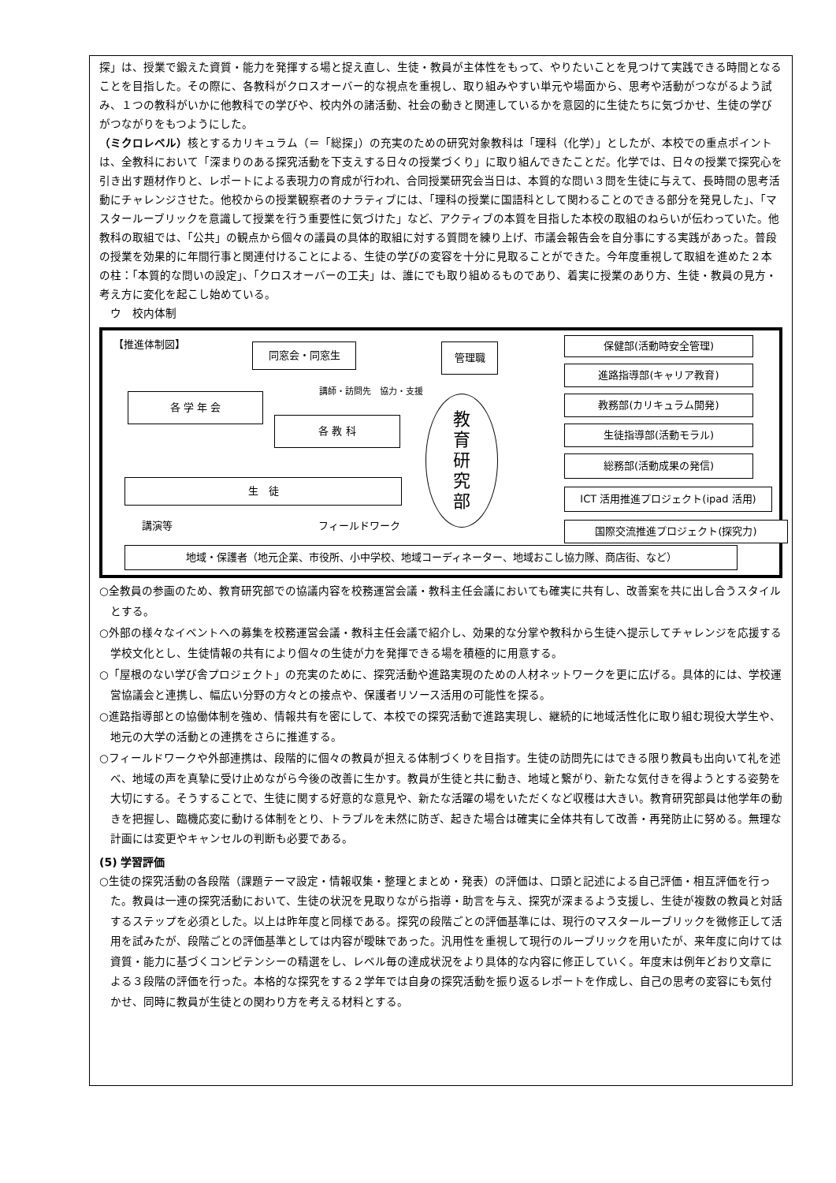探」は、授業で鍛えた資質・能力を発揮する場と捉え直し、生徒・教員が主体性をもって、やりたいことを見つけて実践できる時間となることを目指した。その際に、各教科がクロスオーバー的な視点を重視し、取り組みやすい単元や場面から、思考や活動がつながるよう試み、１つの教科がいかに他教科での学びや、校内外の諸活動、社会の動きと関連しているかを意図的に生徒たちに気づかせ、生徒の学びがつながりをもつようにした。
（ミクロレベル）核とするカリキュラム（＝「総探」）の充実のための研究対象教科は「理科（化学）」としたが、本校での重点ポイントは、全教科において「深まりのある探究活動を下支えする日々の授業づくり」に取り組んできたことだ。化学では、日々の授業で探究心を引き出す題材作りと、レポートによる表現力の育成が行われ、合同授業研究会当日は、本質的な問い３問を生徒に与えて、長時間の思考活動にチャレンジさせた。他校からの授業観察者のナラティブには、「理科の授業に国語科として関わることのできる部分を発見した」、「マスタールーブリックを意識して授業を行う重要性に気づけた」など、アクティブの本質を目指した本校の取組のねらいが伝わっていた。他教科の取組では、「公共」の観点から個々の議員の具体的取組に対する質問を練り上げ、市議会報告会を自分事にする実践があった。普段の授業を効果的に年間行事と関連付けることによる、生徒の学びの変容を十分に見取ることができた。今年度重視して取組を進めた２本の柱：「本質的な問いの設定」、「クロスオーバーの工夫」は、誰にでも取り組めるものであり、着実に授業のあり方、生徒・教員の見方・考え方に変化を起こし始めている。
　ウ　校内体制
【推進体制図】
同窓会・同窓生 管理職
講師・訪問先　協力・支援
各 学 年 会
各 教 科
生　徒
講演等 フィールドワーク
教
育
研
究
部
保健部(活動時安全管理)
進路指導部(キャリア教育)
教務部(カリキュラム開発)
生徒指導部(活動モラル)
総務部(活動成果の発信)
ICT 活用推進プロジェクト(ipad 活用)
国際交流推進プロジェクト(探究力)
地域・保護者（地元企業、市役所、小中学校、地域コーディネーター、地域おこし協力隊、商店街、など）
○全教員の参画のため、教育研究部での協議内容を校務運営会議・教科主任会議においても確実に共有し、改善案を共に出し合うスタイルとする。
○外部の様々なイベントへの募集を校務運営会議・教科主任会議で紹介し、効果的な分掌や教科から生徒へ提示してチャレンジを応援する学校文化とし、生徒情報の共有により個々の生徒が力を発揮できる場を積極的に用意する。
○「屋根のない学び舎プロジェクト」の充実のために、探究活動や進路実現のための人材ネットワークを更に広げる。具体的には、学校運営協議会と連携し、幅広い分野の方々との接点や、保護者リソース活用の可能性を探る。
○進路指導部との協働体制を強め、情報共有を密にして、本校での探究活動で進路実現し、継続的に地域活性化に取り組む現役大学生や、地元の大学の活動との連携をさらに推進する。
○フィールドワークや外部連携は、段階的に個々の教員が担える体制づくりを目指す。生徒の訪問先にはできる限り教員も出向いて礼を述べ、地域の声を真摯に受け止めながら今後の改善に生かす。教員が生徒と共に動き、地域と繋がり、新たな気付きを得ようとする姿勢を大切にする。そうすることで、生徒に関する好意的な意見や、新たな活躍の場をいただくなど収穫は大きい。教育研究部員は他学年の動きを把握し、臨機応変に動ける体制をとり、トラブルを未然に防ぎ、起きた場合は確実に全体共有して改善・再発防止に努める。無理な計画には変更やキャンセルの判断も必要である。
(5) 学習評価
○生徒の探究活動の各段階（課題テーマ設定・情報収集・整理とまとめ・発表）の評価は、口頭と記述による自己評価・相互評価を行った。教員は一連の探究活動において、生徒の状況を見取りながら指導・助言を与え、探究が深まるよう支援し、生徒が複数の教員と対話するステップを必須とした。以上は昨年度と同様である。探究の段階ごとの評価基準には、現行のマスタールーブリックを微修正して活用を試みたが、段階ごとの評価基準としては内容が曖昧であった。汎用性を重視して現行のルーブリックを用いたが、来年度に向けては資質・能力に基づくコンピテンシーの精選をし、レベル毎の達成状況をより具体的な内容に修正していく。年度末は例年どおり文章による３段階の評価を行った。本格的な探究をする２学年では自身の探究活動を振り返るレポートを作成し、自己の思考の変容にも気付かせ、同時に教員が生徒との関わり方を考える材料とする。